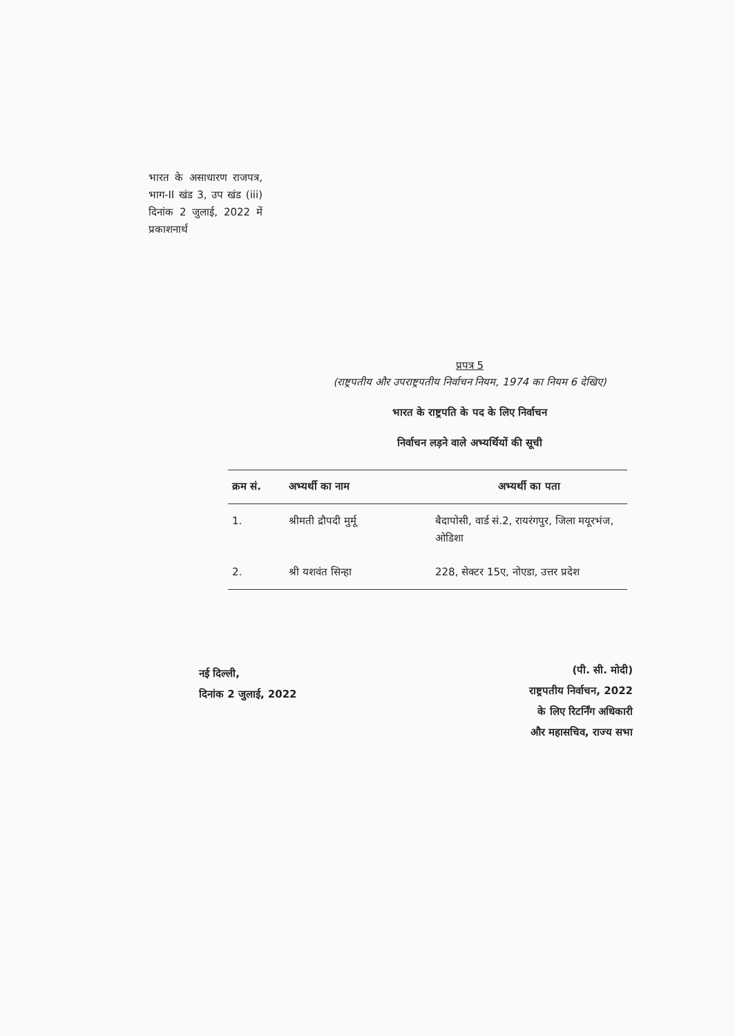भारत के असाधारण राजपत्र, भाग-II खंड 3, उप खंड (iii) दिनांक 2 जुलाई, 2022 में प्रकाशनार्थ
प्रपत्र 5
(राष्ट्रपतीय और उपराष्ट्रपतीय निर्वाचन नियम, 1974 का नियम 6 देखिए)
भारत के राष्ट्रपति के पद के लिए निर्वाचन
निर्वाचन लड़ने वाले अभ्यर्थियों की सूची
| क्रम सं. | अभ्यर्थी का नाम | अभ्यर्थी का पता |
| --- | --- | --- |
| 1. | श्रीमती द्रौपदी मुर्मू | बैदापोसी, वार्ड सं.2, रायरंगपुर, जिला मयूरभंज, ओडिशा |
| 2. | श्री यशवंत सिन्हा | 228, सेक्टर 15ए, नोएडा, उत्तर प्रदेश |
नई दिल्ली,
दिनांक 2 जुलाई, 2022
(पी. सी. मोदी)
राष्ट्रपतीय निर्वाचन, 2022
के लिए रिटर्निंग अधिकारी
और महासचिव, राज्य सभा